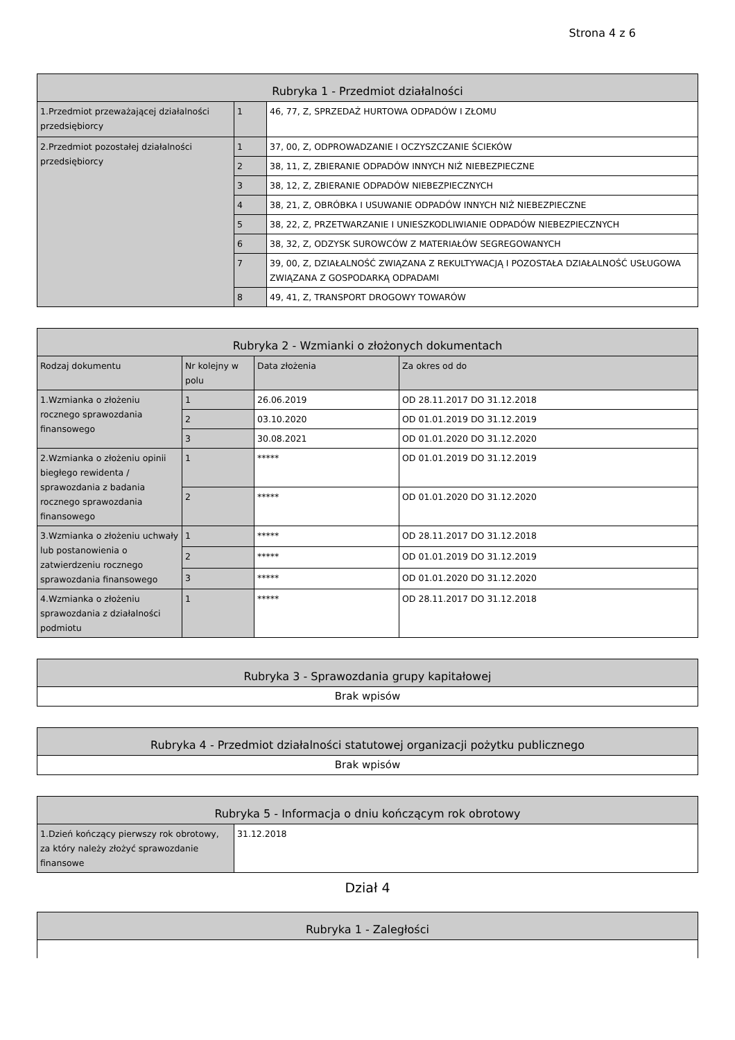Strona 4 z 6
| Rubryka 1 - Przedmiot działalności | | |
| --- | --- | --- |
| 1.Przedmiot przeważającej działalności przedsiębiorcy | 1 | 46, 77, Z, SPRZEDAŻ HURTOWA ODPADÓW I ZŁOMU |
| 2.Przedmiot pozostałej działalności przedsiębiorcy | 1 | 37, 00, Z, ODPROWADZANIE I OCZYSZCZANIE ŚCIEKÓW |
| | 2 | 38, 11, Z, ZBIERANIE ODPADÓW INNYCH NIŻ NIEBEZPIECZNE |
| | 3 | 38, 12, Z, ZBIERANIE ODPADÓW NIEBEZPIECZNYCH |
| | 4 | 38, 21, Z, OBRÓBKA I USUWANIE ODPADÓW INNYCH NIŻ NIEBEZPIECZNE |
| | 5 | 38, 22, Z, PRZETWARZANIE I UNIESZKODLIWIANIE ODPADÓW NIEBEZPIECZNYCH |
| | 6 | 38, 32, Z, ODZYSK SUROWCÓW Z MATERIAŁÓW SEGREGOWANYCH |
| | 7 | 39, 00, Z, DZIAŁALNOŚĆ ZWIĄZANA Z REKULTYWACJĄ I POZOSTAŁA DZIAŁALNOŚĆ USŁUGOWA ZWIĄZANA Z GOSPODARKĄ ODPADAMI |
| | 8 | 49, 41, Z, TRANSPORT DROGOWY TOWARÓW |
| Rubryka 2 - Wzmianki o złożonych dokumentach | | | |
| --- | --- | --- | --- |
| Rodzaj dokumentu | Nr kolejny w polu | Data złożenia | Za okres od do |
| 1.Wzmianka o złożeniu rocznego sprawozdania finansowego | 1 | 26.06.2019 | OD 28.11.2017 DO 31.12.2018 |
| | 2 | 03.10.2020 | OD 01.01.2019 DO 31.12.2019 |
| | 3 | 30.08.2021 | OD 01.01.2020 DO 31.12.2020 |
| 2.Wzmianka o złożeniu opinii biegłego rewidenta / sprawozdania z badania rocznego sprawozdania finansowego | 1 | ***** | OD 01.01.2019 DO 31.12.2019 |
| | 2 | ***** | OD 01.01.2020 DO 31.12.2020 |
| 3.Wzmianka o złożeniu uchwały lub postanowienia o zatwierdzeniu rocznego sprawozdania finansowego | 1 | ***** | OD 28.11.2017 DO 31.12.2018 |
| | 2 | ***** | OD 01.01.2019 DO 31.12.2019 |
| | 3 | ***** | OD 01.01.2020 DO 31.12.2020 |
| 4.Wzmianka o złożeniu sprawozdania z działalności podmiotu | 1 | ***** | OD 28.11.2017 DO 31.12.2018 |
| Rubryka 3 - Sprawozdania grupy kapitałowej |
| --- |
| Brak wpisów |
| Rubryka 4 - Przedmiot działalności statutowej organizacji pożytku publicznego |
| --- |
| Brak wpisów |
| Rubryka 5 - Informacja o dniu kończącym rok obrotowy | |
| --- | --- |
| 1.Dzień kończący pierwszy rok obrotowy, za który należy złożyć sprawozdanie finansowe | 31.12.2018 |
Dział 4
| Rubryka 1 - Zaległości |
| --- |